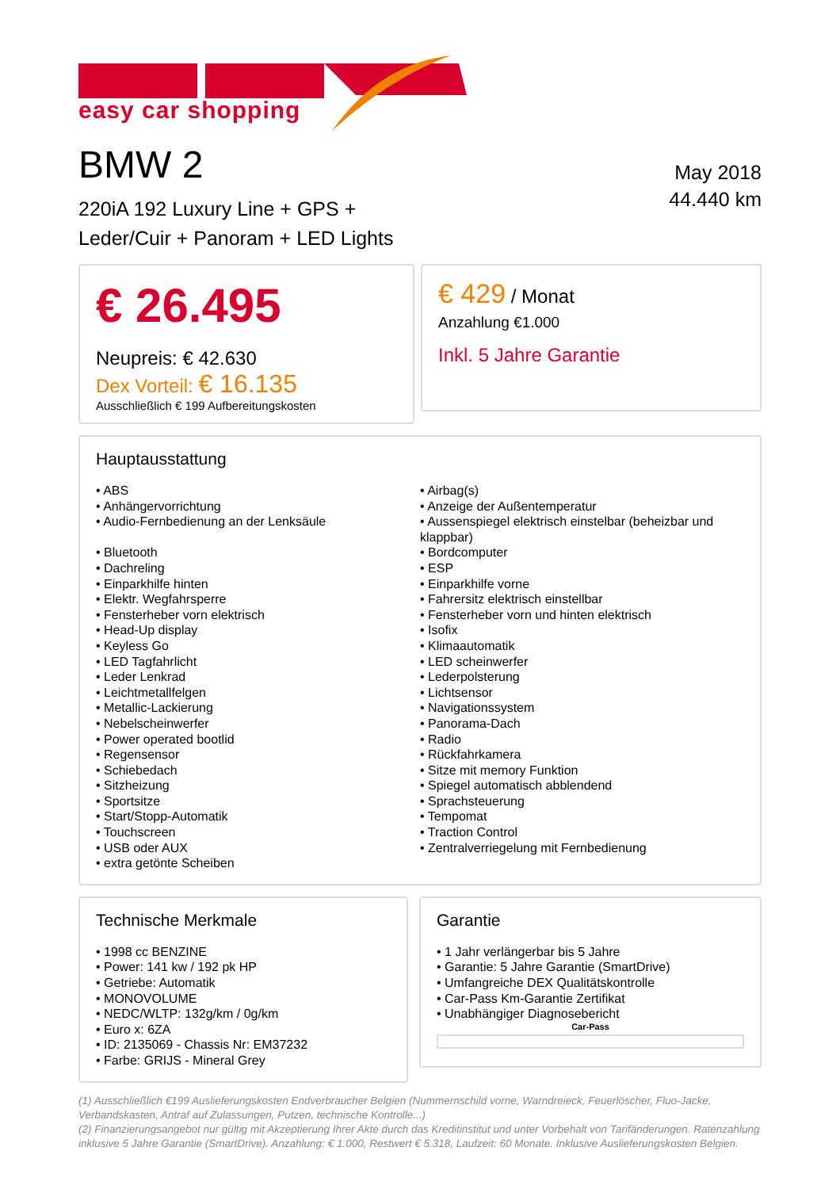easy car shopping
BMW 2
220iA 192 Luxury Line + GPS +
Leder/Cuir + Panoram + LED Lights
May 2018
44.440 km
€ 26.495
Neupreis: € 42.630
Dex Vorteil: € 16.135
Ausschließlich € 199 Aufbereitungskosten
€ 429 / Monat
Anzahlung €1.000
Inkl. 5 Jahre Garantie
Hauptausstattung
• ABS
• Anhängervorrichtung
• Audio-Fernbedienung an der Lenksäule
• Bluetooth
• Dachreling
• Einparkhilfe hinten
• Elektr. Wegfahrsperre
• Fensterheber vorn elektrisch
• Head-Up display
• Keyless Go
• LED Tagfahrlicht
• Leder Lenkrad
• Leichtmetallfelgen
• Metallic-Lackierung
• Nebelscheinwerfer
• Power operated bootlid
• Regensensor
• Schiebedach
• Sitzheizung
• Sportsitze
• Start/Stopp-Automatik
• Touchscreen
• USB oder AUX
• extra getönte Scheiben
• Airbag(s)
• Anzeige der Außentemperatur
• Aussenspiegel elektrisch einstelbar (beheizbar und klappbar)
• Bordcomputer
• ESP
• Einparkhilfe vorne
• Fahrersitz elektrisch einstellbar
• Fensterheber vorn und hinten elektrisch
• Isofix
• Klimaautomatik
• LED scheinwerfer
• Lederpolsterung
• Lichtsensor
• Navigationssystem
• Panorama-Dach
• Radio
• Rückfahrkamera
• Sitze mit memory Funktion
• Spiegel automatisch abblendend
• Sprachsteuerung
• Tempomat
• Traction Control
• Zentralverriegelung mit Fernbedienung
Technische Merkmale
• 1998 cc BENZINE
• Power: 141 kw / 192 pk HP
• Getriebe: Automatik
• MONOVOLUME
• NEDC/WLTP: 132g/km / 0g/km
• Euro x: 6ZA
• ID: 2135069 - Chassis Nr: EM37232
• Farbe: GRIJS - Mineral Grey
Garantie
• 1 Jahr verlängerbar bis 5 Jahre
• Garantie: 5 Jahre Garantie (SmartDrive)
• Umfangreiche DEX Qualitätskontrolle
• Car-Pass Km-Garantie Zertifikat
• Unabhängiger Diagnosebericht
Car-Pass
(1) Ausschließlich €199 Auslieferungskosten Endverbraucher Belgien (Nummernschild vorne, Warndreieck, Feuerlöscher, Fluo-Jacke, Verbandskasten, Antraf auf Zulassungen, Putzen, technische Kontrolle...)
(2) Finanzierungsangebot nur gültig mit Akzeptierung Ihrer Akte durch das Kreditinstitut und unter Vorbehalt von Tarifänderungen. Ratenzahlung inklusive 5 Jahre Garantie (SmartDrive). Anzahlung: € 1.000, Restwert € 5.318, Laufzeit: 60 Monate. Inklusive Auslieferungskosten Belgien.